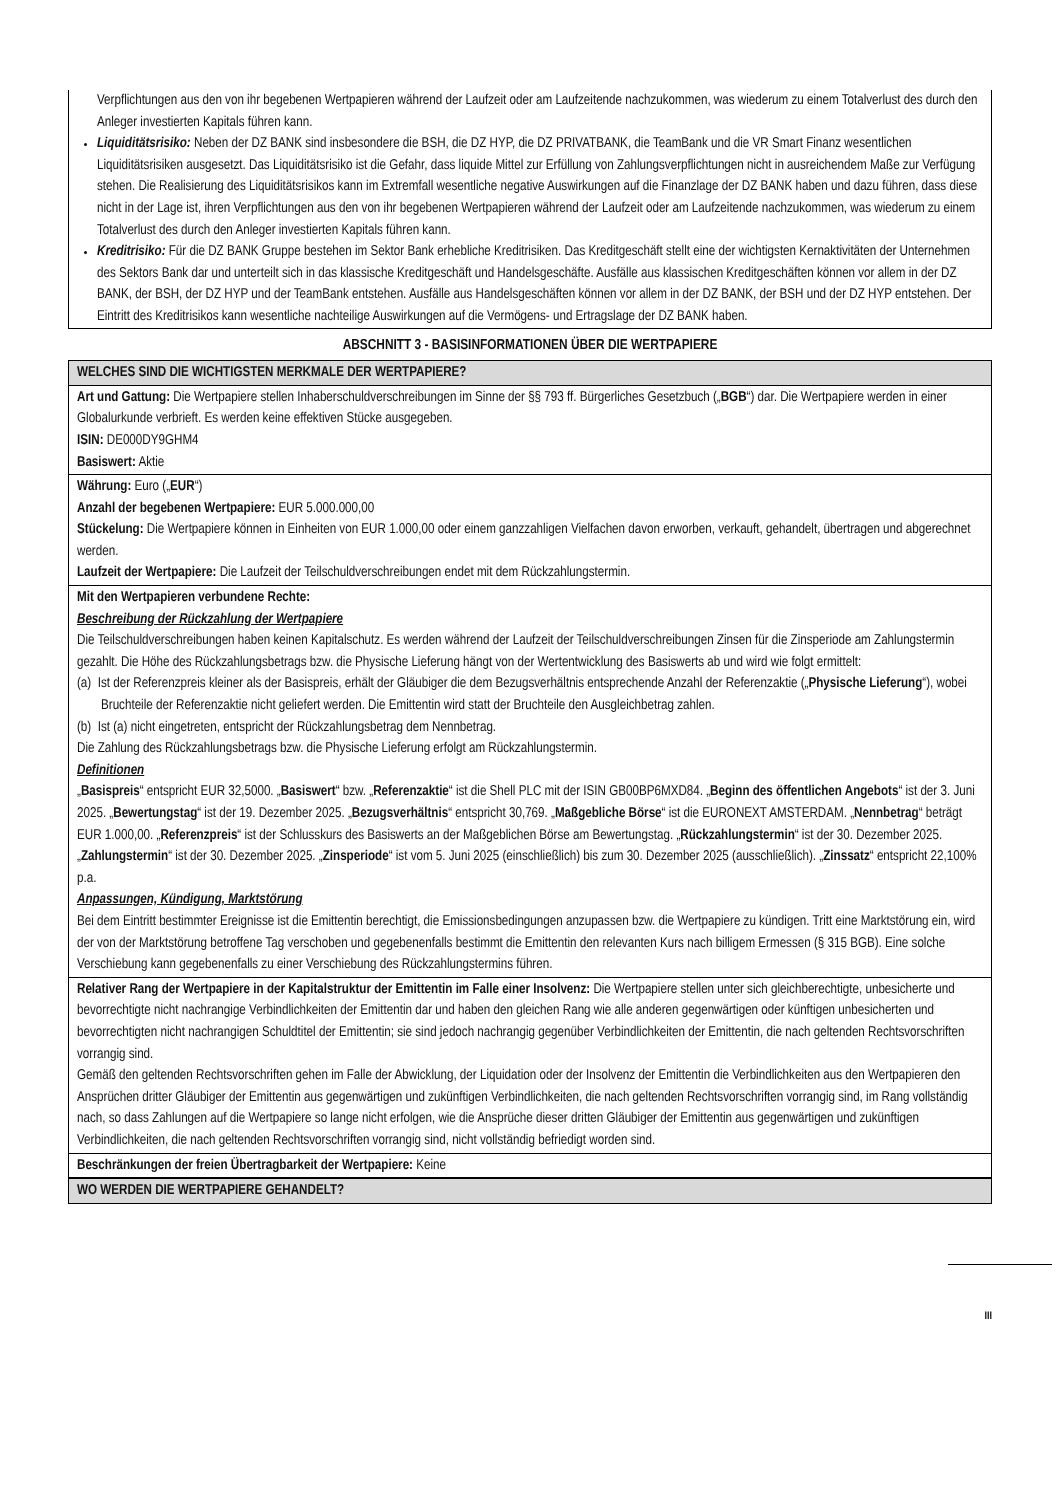Verpflichtungen aus den von ihr begebenen Wertpapieren während der Laufzeit oder am Laufzeitende nachzukommen, was wiederum zu einem Totalverlust des durch den Anleger investierten Kapitals führen kann.
Liquiditätsrisiko: Neben der DZ BANK sind insbesondere die BSH, die DZ HYP, die DZ PRIVATBANK, die TeamBank und die VR Smart Finanz wesentlichen Liquiditätsrisiken ausgesetzt. Das Liquiditätsrisiko ist die Gefahr, dass liquide Mittel zur Erfüllung von Zahlungsverpflichtungen nicht in ausreichendem Maße zur Verfügung stehen. Die Realisierung des Liquiditätsrisikos kann im Extremfall wesentliche negative Auswirkungen auf die Finanzlage der DZ BANK haben und dazu führen, dass diese nicht in der Lage ist, ihren Verpflichtungen aus den von ihr begebenen Wertpapieren während der Laufzeit oder am Laufzeitende nachzukommen, was wiederum zu einem Totalverlust des durch den Anleger investierten Kapitals führen kann.
Kreditrisiko: Für die DZ BANK Gruppe bestehen im Sektor Bank erhebliche Kreditrisiken. Das Kreditgeschäft stellt eine der wichtigsten Kernaktivitäten der Unternehmen des Sektors Bank dar und unterteilt sich in das klassische Kreditgeschäft und Handelsgeschäfte. Ausfälle aus klassischen Kreditgeschäften können vor allem in der DZ BANK, der BSH, der DZ HYP und der TeamBank entstehen. Ausfälle aus Handelsgeschäften können vor allem in der DZ BANK, der BSH und der DZ HYP entstehen. Der Eintritt des Kreditrisikos kann wesentliche nachteilige Auswirkungen auf die Vermögens- und Ertragslage der DZ BANK haben.
ABSCHNITT 3 - BASISINFORMATIONEN ÜBER DIE WERTPAPIERE
| WELCHES SIND DIE WICHTIGSTEN MERKMALE DER WERTPAPIERE? |
| Art und Gattung: Die Wertpapiere stellen Inhaberschuldverschreibungen im Sinne der §§ 793 ff. Bürgerliches Gesetzbuch („ BGB “) dar. Die Wertpapiere werden in einer Globalurkunde verbrieft. Es werden keine effektiven Stücke ausgegeben. ISIN: DE000DY9GHM4 Basiswert: Aktie |
| Währung: Euro („ EUR “) Anzahl der begebenen Wertpapiere: EUR 5.000.000,00 Stückelung: Die Wertpapiere können in Einheiten von EUR 1.000,00 oder einem ganzzahligen Vielfachen davon erworben, verkauft, gehandelt, übertragen und abgerechnet werden. Laufzeit der Wertpapiere: Die Laufzeit der Teilschuldverschreibungen endet mit dem Rückzahlungstermin. |
| Mit den Wertpapieren verbundene Rechte: Beschreibung der Rückzahlung der Wertpapiere Die Teilschuldverschreibungen haben keinen Kapitalschutz. Es werden während der Laufzeit der Teilschuldverschreibungen Zinsen für die Zinsperiode am Zahlungstermin gezahlt. Die Höhe des Rückzahlungsbetrags bzw. die Physische Lieferung hängt von der Wertentwicklung des Basiswerts ab und wird wie folgt ermittelt: (a) Ist der Referenzpreis kleiner als der Basispreis, erhält der Gläubiger die dem Bezugsverhältnis entsprechende Anzahl der Referenzaktie („ Physische Lieferung “), wobei Bruchteile der Referenzaktie nicht geliefert werden. Die Emittentin wird statt der Bruchteile den Ausgleichbetrag zahlen. (b) Ist (a) nicht eingetreten, entspricht der Rückzahlungsbetrag dem Nennbetrag. Die Zahlung des Rückzahlungsbetrags bzw. die Physische Lieferung erfolgt am Rückzahlungstermin. Definitionen „ Basispreis “ entspricht EUR 32,5000. „ Basiswert “ bzw. „ Referenzaktie “ ist die Shell PLC mit der ISIN GB00BP6MXD84. „ Beginn des öffentlichen Angebots “ ist der 3. Juni 2025. „ Bewertungstag “ ist der 19. Dezember 2025. „ Bezugsverhältnis “ entspricht 30,769. „ Maßgebliche Börse “ ist die EURONEXT AMSTERDAM. „ Nennbetrag “ beträgt EUR 1.000,00. „ Referenzpreis “ ist der Schlusskurs des Basiswerts an der Maßgeblichen Börse am Bewertungstag. „ Rückzahlungstermin “ ist der 30. Dezember 2025. „ Zahlungstermin “ ist der 30. Dezember 2025. „ Zinsperiode “ ist vom 5. Juni 2025 (einschließlich) bis zum 30. Dezember 2025 (ausschließlich). „ Zinssatz “ entspricht 22,100% p.a. Anpassungen, Kündigung, Marktstörung Bei dem Eintritt bestimmter Ereignisse ist die Emittentin berechtigt, die Emissionsbedingungen anzupassen bzw. die Wertpapiere zu kündigen. Tritt eine Marktstörung ein, wird der von der Marktstörung betroffene Tag verschoben und gegebenenfalls bestimmt die Emittentin den relevanten Kurs nach billigem Ermessen (§ 315 BGB). Eine solche Verschiebung kann gegebenenfalls zu einer Verschiebung des Rückzahlungstermins führen. |
| Relativer Rang der Wertpapiere in der Kapitalstruktur der Emittentin im Falle einer Insolvenz: Die Wertpapiere stellen unter sich gleichberechtigte, unbesicherte und bevorrechtigte nicht nachrangige Verbindlichkeiten der Emittentin dar und haben den gleichen Rang wie alle anderen gegenwärtigen oder künftigen unbesicherten und bevorrechtigten nicht nachrangigen Schuldtitel der Emittentin; sie sind jedoch nachrangig gegenüber Verbindlichkeiten der Emittentin, die nach geltenden Rechtsvorschriften vorrangig sind. Gemäß den geltenden Rechtsvorschriften gehen im Falle der Abwicklung, der Liquidation oder der Insolvenz der Emittentin die Verbindlichkeiten aus den Wertpapieren den Ansprüchen dritter Gläubiger der Emittentin aus gegenwärtigen und zukünftigen Verbindlichkeiten, die nach geltenden Rechtsvorschriften vorrangig sind, im Rang vollständig nach, so dass Zahlungen auf die Wertpapiere so lange nicht erfolgen, wie die Ansprüche dieser dritten Gläubiger der Emittentin aus gegenwärtigen und zukünftigen Verbindlichkeiten, die nach geltenden Rechtsvorschriften vorrangig sind, nicht vollständig befriedigt worden sind. |
| Beschränkungen der freien Übertragbarkeit der Wertpapiere: Keine |
| WO WERDEN DIE WERTPAPIERE GEHANDELT? |
III